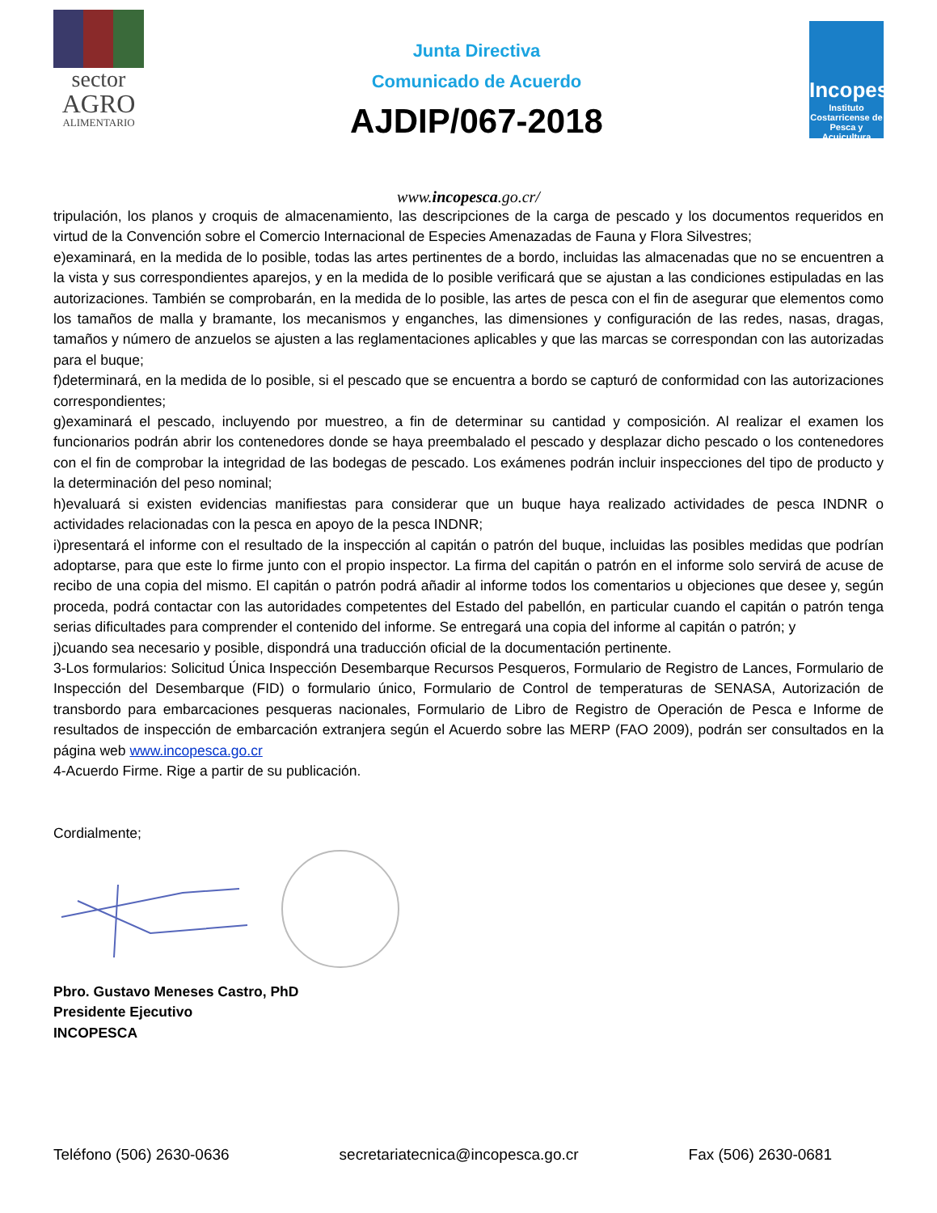sector
AGRO
ALIMENTARIO
Junta Directiva
Comunicado de Acuerdo
AJDIP/067-2018
Incopesca
Instituto Costarricense de Pesca y Acuicultura
www.incopesca.go.cr/
tripulación, los planos y croquis de almacenamiento, las descripciones de la carga de pescado y los documentos requeridos en virtud de la Convención sobre el Comercio Internacional de Especies Amenazadas de Fauna y Flora Silvestres;
e)examinará, en la medida de lo posible, todas las artes pertinentes de a bordo, incluidas las almacenadas que no se encuentren a la vista y sus correspondientes aparejos, y en la medida de lo posible verificará que se ajustan a las condiciones estipuladas en las autorizaciones. También se comprobarán, en la medida de lo posible, las artes de pesca con el fin de asegurar que elementos como los tamaños de malla y bramante, los mecanismos y enganches, las dimensiones y configuración de las redes, nasas, dragas, tamaños y número de anzuelos se ajusten a las reglamentaciones aplicables y que las marcas se correspondan con las autorizadas para el buque;
f)determinará, en la medida de lo posible, si el pescado que se encuentra a bordo se capturó de conformidad con las autorizaciones correspondientes;
g)examinará el pescado, incluyendo por muestreo, a fin de determinar su cantidad y composición. Al realizar el examen los funcionarios podrán abrir los contenedores donde se haya preembalado el pescado y desplazar dicho pescado o los contenedores con el fin de comprobar la integridad de las bodegas de pescado. Los exámenes podrán incluir inspecciones del tipo de producto y la determinación del peso nominal;
h)evaluará si existen evidencias manifiestas para considerar que un buque haya realizado actividades de pesca INDNR o actividades relacionadas con la pesca en apoyo de la pesca INDNR;
i)presentará el informe con el resultado de la inspección al capitán o patrón del buque, incluidas las posibles medidas que podrían adoptarse, para que este lo firme junto con el propio inspector. La firma del capitán o patrón en el informe solo servirá de acuse de recibo de una copia del mismo. El capitán o patrón podrá añadir al informe todos los comentarios u objeciones que desee y, según proceda, podrá contactar con las autoridades competentes del Estado del pabellón, en particular cuando el capitán o patrón tenga serias dificultades para comprender el contenido del informe. Se entregará una copia del informe al capitán o patrón; y
j)cuando sea necesario y posible, dispondrá una traducción oficial de la documentación pertinente.
3-Los formularios: Solicitud Única Inspección Desembarque Recursos Pesqueros, Formulario de Registro de Lances, Formulario de Inspección del Desembarque (FID) o formulario único, Formulario de Control de temperaturas de SENASA, Autorización de transbordo para embarcaciones pesqueras nacionales, Formulario de Libro de Registro de Operación de Pesca e Informe de resultados de inspección de embarcación extranjera según el Acuerdo sobre las MERP (FAO 2009), podrán ser consultados en la página web www.incopesca.go.cr
4-Acuerdo Firme. Rige a partir de su publicación.
Cordialmente;
Pbro. Gustavo Meneses Castro, PhD
Presidente Ejecutivo
INCOPESCA
Teléfono (506) 2630-0636 secretariatecnica@incopesca.go.cr Fax (506) 2630-0681